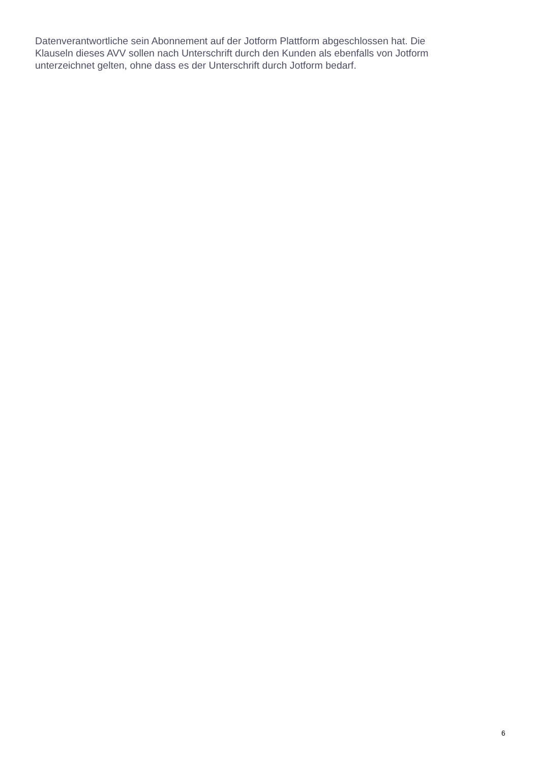Datenverantwortliche sein Abonnement auf der Jotform Plattform abgeschlossen hat. Die
Klauseln dieses AVV sollen nach Unterschrift durch den Kunden als ebenfalls von Jotform
unterzeichnet gelten, ohne dass es der Unterschrift durch Jotform bedarf.
6